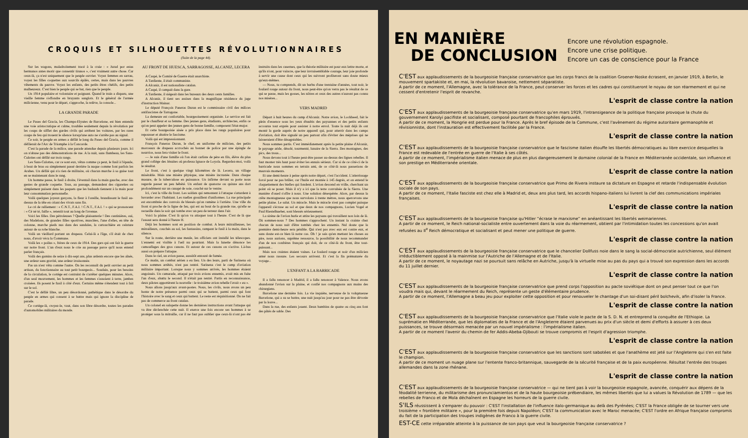CROQUIS ET SILHOUETTES RÉVOLUTIONNAIRES
(Suite de la page 44).
Sur les wagons, maladroitement tracé à la craie : « Jurad por estas hermanos antes morir que consentir tiranos », c'est vraiment autre chose. Car ceux-là, ça n'est uniquement que le peuple ouvrier. Voyez femmes en sarrau, voyez les filles coquettes aux sourcils épilés, certes, mais dans les pauvres vêtements du pauvre. Voyez les enfants, des petits êtres chétifs, des petits malheureux. C'est bien le peuple qui se bat, rien que le peuple.
Un 1914 populaire et volontaire et poignant. Quand le train a disparu, une vieille femme s'effondre en bruyants sanglots. Et le général de l'armée milicienne, venu pour le départ, s'approche, la relève, la console...
LA GRANDE PARADE
Le Paseo del Gracia, les Champs-Elysées de Barcelone, est bien entendu une voie aristocratique et calme, troublée seulement depuis la révolution par les coups de sifflet des gardes civils qui arrêtent les voitures, par les rares coups de feu qui trouent le silence lorsqu'une auto ne s'arrête pas au signal.
Ce soir, le peuple en armes a défilé le long du Paseo del Gracia, comme il défilerait de l'Arc de Triomphe à la Concorde.
C'est la parade de la milice, une parade attendue depuis plusieurs jours. Ici on n'abuse pas des démonstrations de rue. A la nuit, sans flambeau, les Sans-Culottes ont défilé sur trois rangs.
Les Sans-Culottes, car ce sont eux, vêtus comme ça peut, le fusil à l'épaule, à bout de bras ou simplement passé derrière la nuque comme font parfois les Arabes. Un défilé qui n'a rien de militaire, où chacun marche à sa guise tout en se maintenant dans le rang.
Un homme passe, le fusil à droite, l'éventail dans la main gauche, avec des gestes de grande coquette. Tous, au passage, demandent des cigarettes ou simplement puisent dans les paquets que les badauds tiennent à la main pour leur consommation personnelle.
Voilà quelques joyeux garçons, la fleur à l'oreille, brandissant le fusil au-dessus de la tête en criant des vivats sans fin.
Le cri de ralliement : « C.N.T., F.A.I. ! C.N.T., F.A.I. ! » qui se prononcent : « Cé né té, faille », retentit tout au long de l'avenue.
Voici les filles. Des pétroleuses ? Quelle plaisanterie ! Des cantinières, oui, des Madelons, de grandes filles sportives, musclées, l'une d'elles, en tête de colonne, marche pieds nus dans des sandales, la cartouchière en ceinture autour de sa robe blanche.
Voilà un vieillard portant un drapeau. Celui-là a l'âge, s'il était de chez nous, d'avoir vécu la Commune.
Voilà les « poilus », frères de ceux de 1914. Des gars qui ont fait la guerre sur notre front. L'un d'eux nous le crie au passage parce qu'il nous entend parler français.
Voilà des gamins de seize à dix-sept ans, plus ardents encore que les aînés, une ardeur sans gravité, une ardeur irraisonnée.
Pas un n'est vêtu comme l'autre. On les reconnaît du petit ouvrier au petit artisan, du fonctionnaire au tout petit bourgeois... Soudain, pour les besoins de la circulation, le cortège est contraint de s'arrêter quelques minutes. Alors, d'un seul mouvement, les hommes et les femmes s'assoient à terre, jambes croisées. Ils posent le fusil à côté d'eux. Certains même s'étendent tout à fait sur le sol.
C'est le défilé libre, un peu désordonné, pathétique dans le désordre du peuple en armes qui consent à se battre mais qui ignore la discipline de parade.
Ce cortège-là, croyez-le, vaut, dans son libre désordre, toutes les parades d'automobiles militaires du monde.
AU FRONT DE HUESCA, SARRAGOSSE, ALCANIZ, LECERA
A Caspé, le Comité de Guerre était anarchiste.
A Tardiente, il était communiste.
A Alcaniz, il est nationaliste catalan.
A Caspé, il campait dans la gare.
A Tardiente, il siégeait dans les bureaux des deux cents familles.
A Alcaniz, il tient ses assises dans la magnifique résidence du juge d'instruction Mainar.
Le député François Paneras Duran est le commissaire civil des milices antifascistes de Tarragone.
La demeure est confortable, bourgeoisement organisée. Le service est fait par le chauffeur et sa femme. Des jeunes gens, étudiants, architectes, enfin ce qu'on peut appeler des jeunes gens de bonne famille, composent l'état-major.
Et cette bourgeoisie aisée a pris place dans les rangs populaires pour repousser et abattre le fascisme.
Voilà qui est impressionnant.
François Paneras Duran, le chef, en uniforme de milicien, des petits morceaux de drapeau accrochés au bonnet de police par une épingle de nourrice, nous fera visiter le front.
— Je suis d'une famille où l'on était carliste de père en fils, élève du plus grand collège des Jésuites où professa Ignace de Loyola. Regardez-moi, voilà le résultat.
Le front, c'est à quelque vingt kilomètres de là. Lecera, un village misérable. Mais une misère physique, une misère incrustée. Dans chaque masure, de la tuberculose en puissance. Un infirme devant sa porte nous regarde passer un peu hébété. Un enfant de quatorze ou quinze ans dort profondément sur un canapé de soie, couché sur le ventre.
Ici, c'est la ville du front. Les soldats qui remontent à l'attaque s'attardent à bavarder avec l'habitant. Les ruelles grouillent d'uniformes. La rue principale est encombrée des convois de blessés qu'on ramène à l'arrière. Une ville du front si proche de la ligne de feu, qui est au bout de la grande rue, qu'elle se recueille dans le soir qui tombe avec un peu de terreur dans l'air.
Voici la plaine. C'est là qu'on va attaquer tout à l'heure. C'est de là que l'assaut sera donné à l'heure H.
Déjà les hommes sont en position de combat. A leurs mitrailleuses, les mitrailleurs, couchés au sol, les fantassins, rampant le fusil à la main, dans le silence.
Sur la route, derrière une meule, les officiers ont installé les télescopes. L'ennemi est visible à l'œil nu pourtant. Mais la lunette dénonce les camouflages des gros canons. Et autour de ces canons on s'active. Là-bas aussi on prépare l'attaque.
Dans le ciel, un avion passe, aussitôt entouré de fumée.
Ce matin, un combat aérien a eu lieu. Un des leurs, parti de Sarinena où nous sommes arrêtés, n'est pas rentré. Sarinena c'est le camp d'aviation militaire important. Lorsque nous y sommes arrivés, les hommes étaient angoissés. Un camarade, attaqué par trois avions ennemis, avait mis en fuite l'un d'eux, abattu le second. Il n'était pas rentré. Partis en reconnaissance, deux pilotes apportèrent la nouvelle : le troisième avion rebelle l'avait « eu ».
Nous allons jusqu'aux avant-postes. Nous, les civils, nous avons un peu honte de notre présence parmi ceux qui se battent, parmi ceux qui font l'histoire avec le sang et ceux qui battent. Le reste est réquisitionné. On ne fait pas de commerce au front catalan.
Un colonel en salopette donne les dernières instructions avant l'attaque qui va être déclenchée cette nuit. Il exerce une fois encore ses hommes à se protéger sous la mitraille, car il ne faut pas oublier que ceux-là n'ont pas été instruits dans les casernes, que la théorie militaire est pour eux lettre morte, et qu'ils n'ont, pour vaincre, que leur invraisemblable courage, leur joie profonde à servir une cause dont ceux qui les suivront profiteront sans doute mieux qu'eux-mêmes.
— Nous, tu comprends, dit un barbu d'une trentaine d'années, tout noir, le foulard rouge autour du front, nous peut-être qu'on verra pas le résultat de ce qui se passe, mais les gosses, les nôtres et ceux des autres n'auront pas connu nos misères...
VERS MADRID
Départ à huit heures du camp d'Alcaniz. Notre avion, le Lockheed, fait le plein d'essence sous les yeux ébaubis des paysannes et des petits enfants accourus tout exprès pour assister à notre envol. Toute la nuit déjà ils ont monté la garde auprès de notre appareil qui, pour atterrir dans les camps d'aviation, doit être signalé un peu partout afin d'éviter des méprises qui ne laisseraient d'être désagréables.
Nous sommes partis. C'est immédiatement après la petite plaine d'Alcaniz, le paysage aride, désolé, tourmenté, lunaire de la Sierra. Des montagnes, des pics, des trous...
Nous devons tout à l'heure peut-être passer au-dessus des lignes rebelles. Il faut monter très haut pour éviter les ennuis sérieux. Car si de ce côté-ci de la barricade nous sommes en terrain ami, de ce côté-là nous passerions de mauvais moments.
Et une demi-heure à peine après notre départ, c'est l'accident. L'atterrissage forcé pour ne pas brûler, car l'huile est montée à 145 degrés, et on entend le claquettement des bielles qui fondent. L'avion descend en vrille, cherchant un point où se poser. Mais il n'y a ici que la terre convulsée de la Sierra. Une manière d'oued s'offre à nous. Une solution désespérée. Alors, par dessus la crête montagneuse que nous survolons à trente mètres, nous apercevons une petite plaine. Le salut. Un miracle. Mais le miracle n'est pas complet puisque l'appareil s'écrase au sol et que deux de nos compagnons, Lucien Vogel et Paul Riestelhueber, sont blessés sérieusement.
La sirène de l'avion hurle et attire les paysans qui travaillent non loin de là. Où sommes-nous ? Des hommes s'approchent. Un instant la crainte chez chacun de nous nait d'être tombés chez les ennemis. Nul doute que la première demi-heure sera pénible. Qui n'est pas avec eux est contre eux, et sans doute est-ce bien là notre cas. Oh ! je sais qu'en mettant les choses au pire, nous aurions, suprême ressource, la possibilité de nous recommander d'un de nos confrères français qui doit, de ce côté-là du front, être tout-puissant...
Mais nos craintes étaient vaines. Le foulard rouge et noir d'un milicien armé nous rassure. Les secours arrivent. Et c'est la fin prématurée du voyage...
L'ENFANT A LA BARRICADE
Il a fallu renoncer à Madrid, il a fallu renoncer à Valence. Nous avons abandonné l'avion sur la plaine, et confié nos compagnons aux mains des chirurgiens.
Barcelone une dernière fois. La vie inquiète, nerveuse de la voluptueuse Barcelone, qui a su se battre, une nuit jusqu'au jour pour ne pas être dévorée par la louve...
Dans la rue, des enfants jouent. Deux bambins de quatre ou cinq ans font des pâtés de sable. Des
EN MANIÈRE
DE CONCLUSION
Encore une révolution espagnole.
Encore une crise politique.
Encore un cas de conscience pour la France
C'EST aux applaudissements de la bourgeoisie française conservatrice que les corps francs de la coalition Groener-Noske écrasent, en janvier 1919, à Berlin, le mouvement spartakiste et, en mai, la révolution bavaroise, nettement séparatiste.
A partir de ce moment, l'Allemagne, avec la tolérance de la France, peut conserver les forces et les cadres qui constitueront le noyau de son réarmement et qui ne cessent d'entretenir l'esprit de revanche.
L'esprit de classe contre la nation
C'EST aux applaudissements de la bourgeoisie française conservatrice qu'en mars 1919, l'intransigeance de la politique française provoque la chute du gouvernement Karolyi pacifiste et socialisant, composé pourtant de francophiles éprouvés.
A partir de ce moment, la Hongrie est perdue pour la France. Après le bref épisode de la Commune, c'est l'avènement du régime autoritaire germanophile et révisionniste, dont l'instauration est effectivement facilitée par la France.
L'esprit de classe contre la nation
C'EST aux applaudissements de la bourgeoisie française conservatrice que le fascisme italien étouffe les libertés démocratiques au libre exercice desquelles la France est redevable de l'entrée en guerre de l'Italie à ses côtés.
A partir de ce moment, l'impérialisme italien menace de plus en plus dangereusement le domaine colonial de la France en Méditerranée occidentale, son influence et son prestige en Méditerranée orientale.
L'esprit de classe contre la nation
C'EST aux applaudissements de la bourgeoisie française conservatrice que Primo de Rivera instaure sa dictature en Espagne et retarde l'indispensable évolution sociale de son pays.
A partir de ce moment, l'Italie fasciste est chez elle à Madrid et, deux ans plus tard, les accords hispano-italiens lui livrent la clef des communications impériales françaises.
L'esprit de classe contre la nation
C'EST aux applaudissements de la bourgeoisie française qu'Hitler “écrase le marxisme” en anéantissant les libertés weimariennes.
A partir de ce moment, le Reich national-socialiste entre ouvertement dans la voie du réarmement, obtient par l'intimidation toutes les concessions qu'on avait refusées au II<sup>e</sup> Reich démocratique et socialisant et peut mener une politique de guerre.
L'esprit de classe contre la nation
C'EST aux applaudissements de la bourgeoisie française conservatrice que le chancelier Dollfuss noie dans le sang la social-démocratie autrichienne, seul élément irréductiblement opposé à la mainmise sur l'Autriche de l'Allemagne et de l'Italie.
A partir de ce moment, le noyautage nazi se poursuit sans relâche en Autriche, jusqu'à la virtuelle mise au pas du pays qui a trouvé son expression dans les accords du 11 juillet dernier.
L'esprit de classe contre la nation
C'EST aux applaudissements de la bourgeoisie française conservatrice que prend corps l'opposition au pacte soviétique dont on peut penser tout ce que l'on voudra mais qui, devant le réarmement du Reich, représente un geste d'élémentaire prudence.
A partir de ce moment, l'Allemagne a beau jeu pour exploiter cette opposition et pour renouveler le chantage d'un soi-disant péril bolchevik, afin d'isoler la France.
L'esprit de classe contre la nation
C'EST aux applaudissements de la bourgeoisie française conservatrice que l'Italie viole le pacte de la S. D. N. et entreprend la conquête de l'Ethiopie. La suprématie en Méditerranée, que les diplomaties de la France et de l'Angleterre étaient parvenues au prix d'un siècle et demi d'efforts à assurer à ces deux puissances, se trouve désormais menacée par un nouvel impérialisme : l'impérialisme italien.
A partir de ce moment l'avenir du chemin de fer Addis-Abeba-Djibouti se trouve compromis et l'esprit d'agression triomphe.
L'esprit de classe contre la nation
C'EST aux applaudissements de la bourgeoisie française conservatrice que les sanctions sont sabotées et que l'anathème est jeté sur l'Angleterre qui s'en est faite le champion.
A partir de ce moment un nuage plane sur l'entente franco-britannique, sauvegarde de la sécurité française et de la paix européenne. Résultat l'entrée des troupes allemandes dans la zone rhénane.
L'esprit de classe contre la nation
C'EST aux applaudissements de la bourgeoisie française conservatrice — qui ne tient pas à voir la bourgeoisie espagnole, avancée, conquérir aux dépens de la féodalité terrienne, du militarisme des pronunciamientos et de la haute bourgeoisie prébendiaire, les mêmes libertés que lui a values la Révolution de 1789 — que les rebelles de Franco et de Mola déchaînent en Espagne les horreurs de la guerre civile.
S'ILS réussissent à s'emparer du pouvoir : C'EST l'installation de l'influence italo-germanique au delà des Pyrénées; C'EST la France obligée de se tourner vers une troisième « frontière militaire », pour la première fois depuis Napoléon; C'EST la communication avec le Maroc menacée; C'EST l'ordre en Afrique française compromis du fait de la participation des troupes indigènes de Franco à la guerre civile.
EST-CE cette irréparable atteinte à la puissance de son pays que veut la bourgeoisie française conservatrice ?